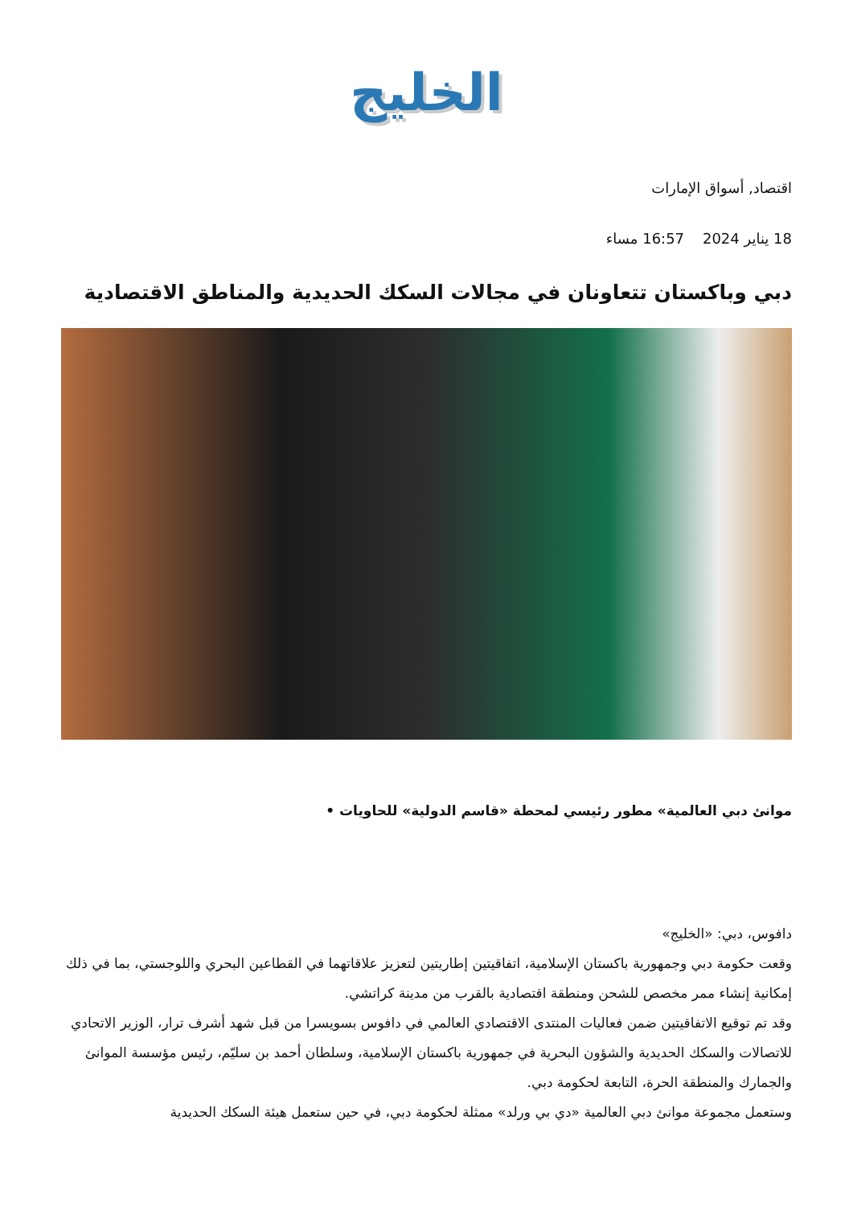الخليج
اقتصاد, أسواق الإمارات
18 يناير 2024 16:57 مساء
دبي وباكستان تتعاونان في مجالات السكك الحديدية والمناطق الاقتصادية
موانئ دبي العالمية» مطور رئيسي لمحطة «قاسم الدولية» للحاويات •
دافوس، دبي: «الخليج»
وقعت حكومة دبي وجمهورية باكستان الإسلامية، اتفاقيتين إطاريتين لتعزيز علاقاتهما في القطاعين البحري واللوجستي، بما في ذلك إمكانية إنشاء ممر مخصص للشحن ومنطقة اقتصادية بالقرب من مدينة كراتشي.
وقد تم توقيع الاتفاقيتين ضمن فعاليات المنتدى الاقتصادي العالمي في دافوس بسويسرا من قبل شهد أشرف ترار، الوزير الاتحادي للاتصالات والسكك الحديدية والشؤون البحرية في جمهورية باكستان الإسلامية، وسلطان أحمد بن سليّم، رئيس مؤسسة الموانئ والجمارك والمنطقة الحرة، التابعة لحكومة دبي.
وستعمل مجموعة موانئ دبي العالمية «دي بي ورلد» ممثلة لحكومة دبي، في حين ستعمل هيئة السكك الحديدية